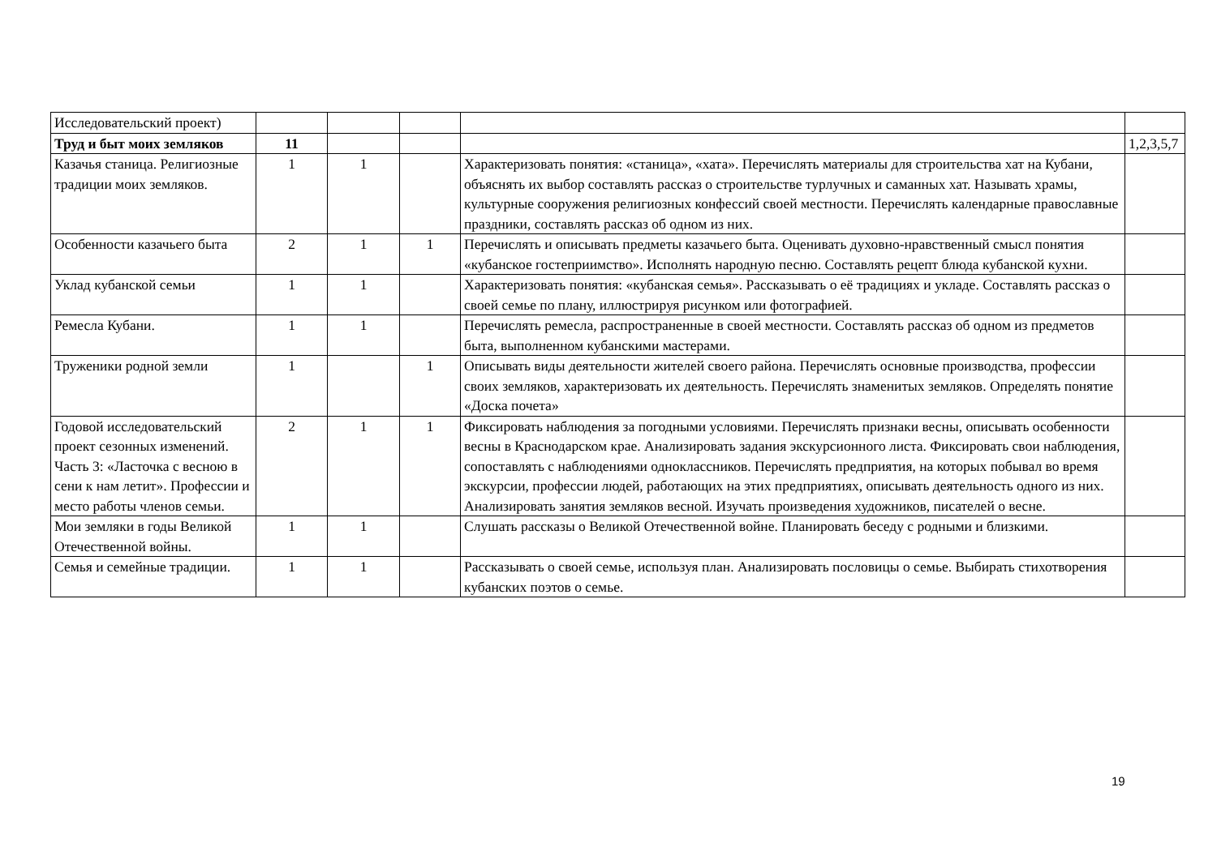| Исследовательский проект) | | | | | |
| Труд и быт моих земляков | 11 | | | | 1,2,3,5,7 |
| Казачья станица. Религиозные традиции моих земляков. | 1 | 1 | | Характеризовать понятия: «станица», «хата». Перечислять материалы для строительства хат на Кубани, объяснять их выбор составлять рассказ о строительстве турлучных и саманных хат. Называть храмы, культурные сооружения религиозных конфессий своей местности. Перечислять календарные православные праздники, составлять рассказ об одном из них. | |
| Особенности казачьего быта | 2 | 1 | 1 | Перечислять и описывать предметы казачьего быта. Оценивать духовно-нравственный смысл понятия «кубанское гостеприимство». Исполнять народную песню. Составлять рецепт блюда кубанской кухни. | |
| Уклад кубанской семьи | 1 | 1 | | Характеризовать понятия: «кубанская семья». Рассказывать о её традициях и укладе. Составлять рассказ о своей семье по плану, иллюстрируя рисунком или фотографией. | |
| Ремесла Кубани. | 1 | 1 | | Перечислять ремесла, распространенные в своей местности. Составлять рассказ об одном из предметов быта, выполненном кубанскими мастерами. | |
| Труженики родной земли | 1 | | 1 | Описывать виды деятельности жителей своего района. Перечислять основные производства, профессии своих земляков, характеризовать их деятельность. Перечислять знаменитых земляков. Определять понятие «Доска почета» | |
| Годовой исследовательский проект сезонных изменений. Часть 3: «Ласточка с весною в сени к нам летит». Профессии и место работы членов семьи. | 2 | 1 | 1 | Фиксировать наблюдения за погодными условиями. Перечислять признаки весны, описывать особенности весны в Краснодарском крае. Анализировать задания экскурсионного листа. Фиксировать свои наблюдения, сопоставлять с наблюдениями одноклассников. Перечислять предприятия, на которых побывал во время экскурсии, профессии людей, работающих на этих предприятиях, описывать деятельность одного из них. Анализировать занятия земляков весной. Изучать произведения художников, писателей о весне. | |
| Мои земляки в годы Великой Отечественной войны. | 1 | 1 | | Слушать рассказы о Великой Отечественной войне. Планировать беседу с родными и близкими. | |
| Семья и семейные традиции. | 1 | 1 | | Рассказывать о своей семье, используя план. Анализировать пословицы о семье. Выбирать стихотворения кубанских поэтов о семье. | |
19